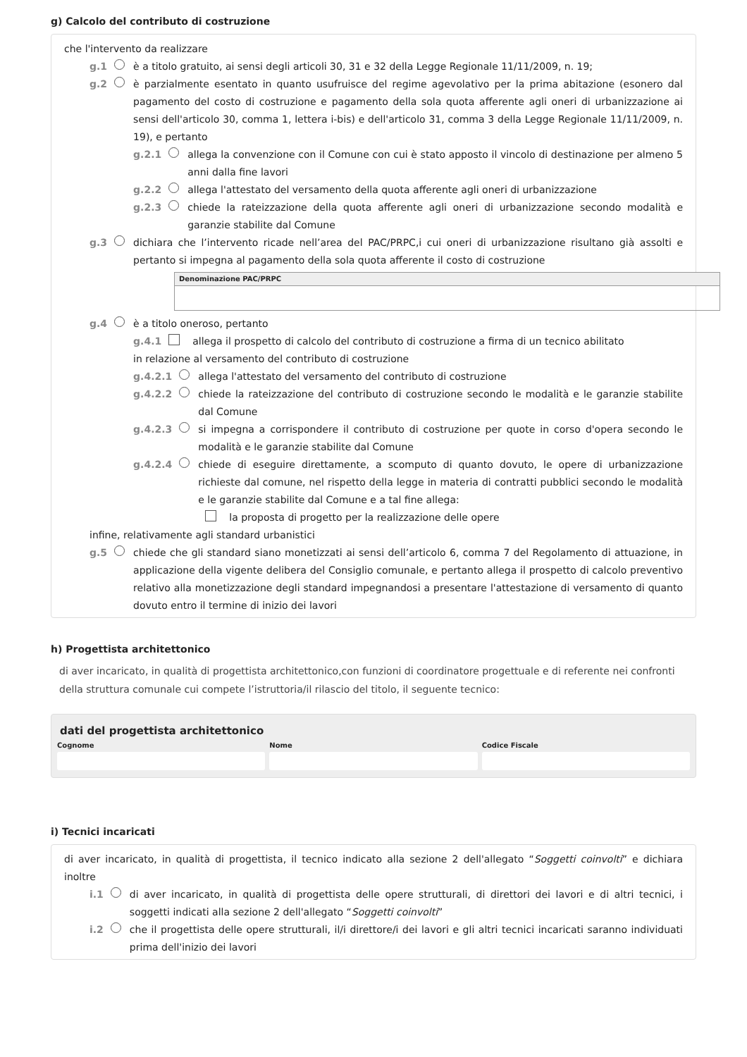g) Calcolo del contributo di costruzione
che l'intervento da realizzare
g.1 è a titolo gratuito, ai sensi degli articoli 30, 31 e 32 della Legge Regionale 11/11/2009, n. 19;
g.2 è parzialmente esentato in quanto usufruisce del regime agevolativo per la prima abitazione (esonero dal pagamento del costo di costruzione e pagamento della sola quota afferente agli oneri di urbanizzazione ai sensi dell'articolo 30, comma 1, lettera i-bis) e dell'articolo 31, comma 3 della Legge Regionale 11/11/2009, n. 19), e pertanto
g.2.1 allega la convenzione con il Comune con cui è stato apposto il vincolo di destinazione per almeno 5 anni dalla fine lavori
g.2.2 allega l'attestato del versamento della quota afferente agli oneri di urbanizzazione
g.2.3 chiede la rateizzazione della quota afferente agli oneri di urbanizzazione secondo modalità e garanzie stabilite dal Comune
g.3 dichiara che l’intervento ricade nell’area del PAC/PRPC,i cui oneri di urbanizzazione risultano già assolti e pertanto si impegna al pagamento della sola quota afferente il costo di costruzione
| Denominazione PAC/PRPC |
| --- |
g.4 è a titolo oneroso, pertanto
g.4.1 allega il prospetto di calcolo del contributo di costruzione a firma di un tecnico abilitato
in relazione al versamento del contributo di costruzione
g.4.2.1 allega l'attestato del versamento del contributo di costruzione
g.4.2.2 chiede la rateizzazione del contributo di costruzione secondo le modalità e le garanzie stabilite dal Comune
g.4.2.3 si impegna a corrispondere il contributo di costruzione per quote in corso d'opera secondo le modalità e le garanzie stabilite dal Comune
g.4.2.4 chiede di eseguire direttamente, a scomputo di quanto dovuto, le opere di urbanizzazione richieste dal comune, nel rispetto della legge in materia di contratti pubblici secondo le modalità e le garanzie stabilite dal Comune e a tal fine allega:
la proposta di progetto per la realizzazione delle opere
infine, relativamente agli standard urbanistici
g.5 chiede che gli standard siano monetizzati ai sensi dell’articolo 6, comma 7 del Regolamento di attuazione, in applicazione della vigente delibera del Consiglio comunale, e pertanto allega il prospetto di calcolo preventivo relativo alla monetizzazione degli standard impegnandosi a presentare l'attestazione di versamento di quanto dovuto entro il termine di inizio dei lavori
h) Progettista architettonico
di aver incaricato, in qualità di progettista architettonico,con funzioni di coordinatore progettuale e di referente nei confronti della struttura comunale cui compete l’istruttoria/il rilascio del titolo, il seguente tecnico:
dati del progettista architettonico
Cognome Nome Codice Fiscale
i) Tecnici incaricati
di aver incaricato, in qualità di progettista, il tecnico indicato alla sezione 2 dell'allegato “Soggetti coinvolti” e dichiara inoltre
i.1 di aver incaricato, in qualità di progettista delle opere strutturali, di direttori dei lavori e di altri tecnici, i soggetti indicati alla sezione 2 dell'allegato “Soggetti coinvolti”
i.2 che il progettista delle opere strutturali, il/i direttore/i dei lavori e gli altri tecnici incaricati saranno individuati prima dell'inizio dei lavori